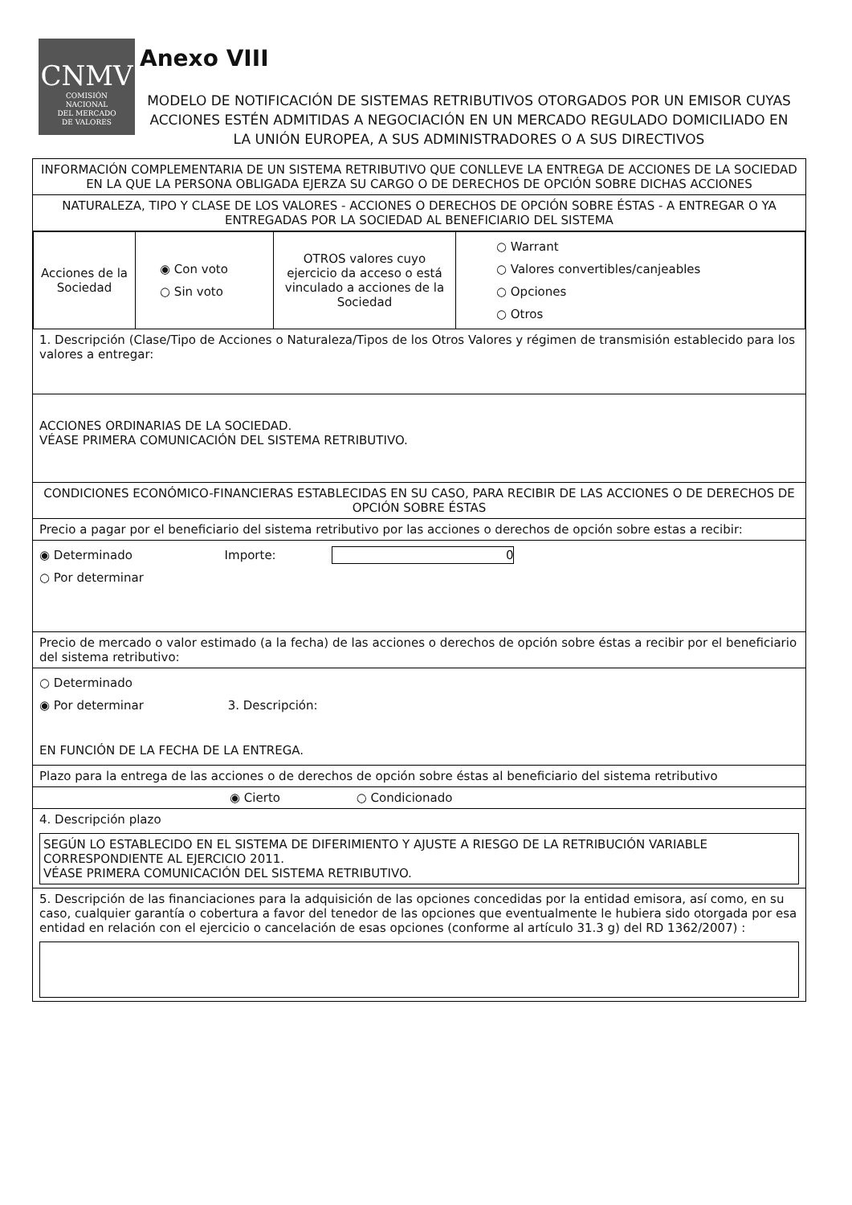CNMV
COMISIÓN
NACIONAL
DEL MERCADO
DE VALORES
Anexo VIII
MODELO DE NOTIFICACIÓN DE SISTEMAS RETRIBUTIVOS OTORGADOS POR UN EMISOR CUYAS ACCIONES ESTÉN ADMITIDAS A NEGOCIACIÓN EN UN MERCADO REGULADO DOMICILIADO EN LA UNIÓN EUROPEA, A SUS ADMINISTRADORES O A SUS DIRECTIVOS
INFORMACIÓN COMPLEMENTARIA DE UN SISTEMA RETRIBUTIVO QUE CONLLEVE LA ENTREGA DE ACCIONES DE LA SOCIEDAD EN LA QUE LA PERSONA OBLIGADA EJERZA SU CARGO O DE DERECHOS DE OPCIÓN SOBRE DICHAS ACCIONES
NATURALEZA, TIPO Y CLASE DE LOS VALORES - ACCIONES O DERECHOS DE OPCIÓN SOBRE ÉSTAS - A ENTREGAR O YA ENTREGADAS POR LA SOCIEDAD AL BENEFICIARIO DEL SISTEMA
| Acciones de la Sociedad | ◉ Con voto ○ Sin voto | OTROS valores cuyo ejercicio da acceso o está vinculado a acciones de la Sociedad | ○ Warrant ○ Valores convertibles/canjeables ○ Opciones ○ Otros |
1. Descripción (Clase/Tipo de Acciones o Naturaleza/Tipos de los Otros Valores y régimen de transmisión establecido para los valores a entregar:
ACCIONES ORDINARIAS DE LA SOCIEDAD.
VÉASE PRIMERA COMUNICACIÓN DEL SISTEMA RETRIBUTIVO.
CONDICIONES ECONÓMICO-FINANCIERAS ESTABLECIDAS EN SU CASO, PARA RECIBIR DE LAS ACCIONES O DE DERECHOS DE OPCIÓN SOBRE ÉSTAS
Precio a pagar por el beneficiario del sistema retributivo por las acciones o derechos de opción sobre estas a recibir:
◉ Determinado Importe: 0
○ Por determinar
Precio de mercado o valor estimado (a la fecha) de las acciones o derechos de opción sobre éstas a recibir por el beneficiario del sistema retributivo:
○ Determinado
◉ Por determinar 3. Descripción:
EN FUNCIÓN DE LA FECHA DE LA ENTREGA.
Plazo para la entrega de las acciones o de derechos de opción sobre éstas al beneficiario del sistema retributivo
◉ Cierto ○ Condicionado
4. Descripción plazo
SEGÚN LO ESTABLECIDO EN EL SISTEMA DE DIFERIMIENTO Y AJUSTE A RIESGO DE LA RETRIBUCIÓN VARIABLE CORRESPONDIENTE AL EJERCICIO 2011.
VÉASE PRIMERA COMUNICACIÓN DEL SISTEMA RETRIBUTIVO.
5. Descripción de las financiaciones para la adquisición de las opciones concedidas por la entidad emisora, así como, en su caso, cualquier garantía o cobertura a favor del tenedor de las opciones que eventualmente le hubiera sido otorgada por esa entidad en relación con el ejercicio o cancelación de esas opciones (conforme al artículo 31.3 g) del RD 1362/2007) :